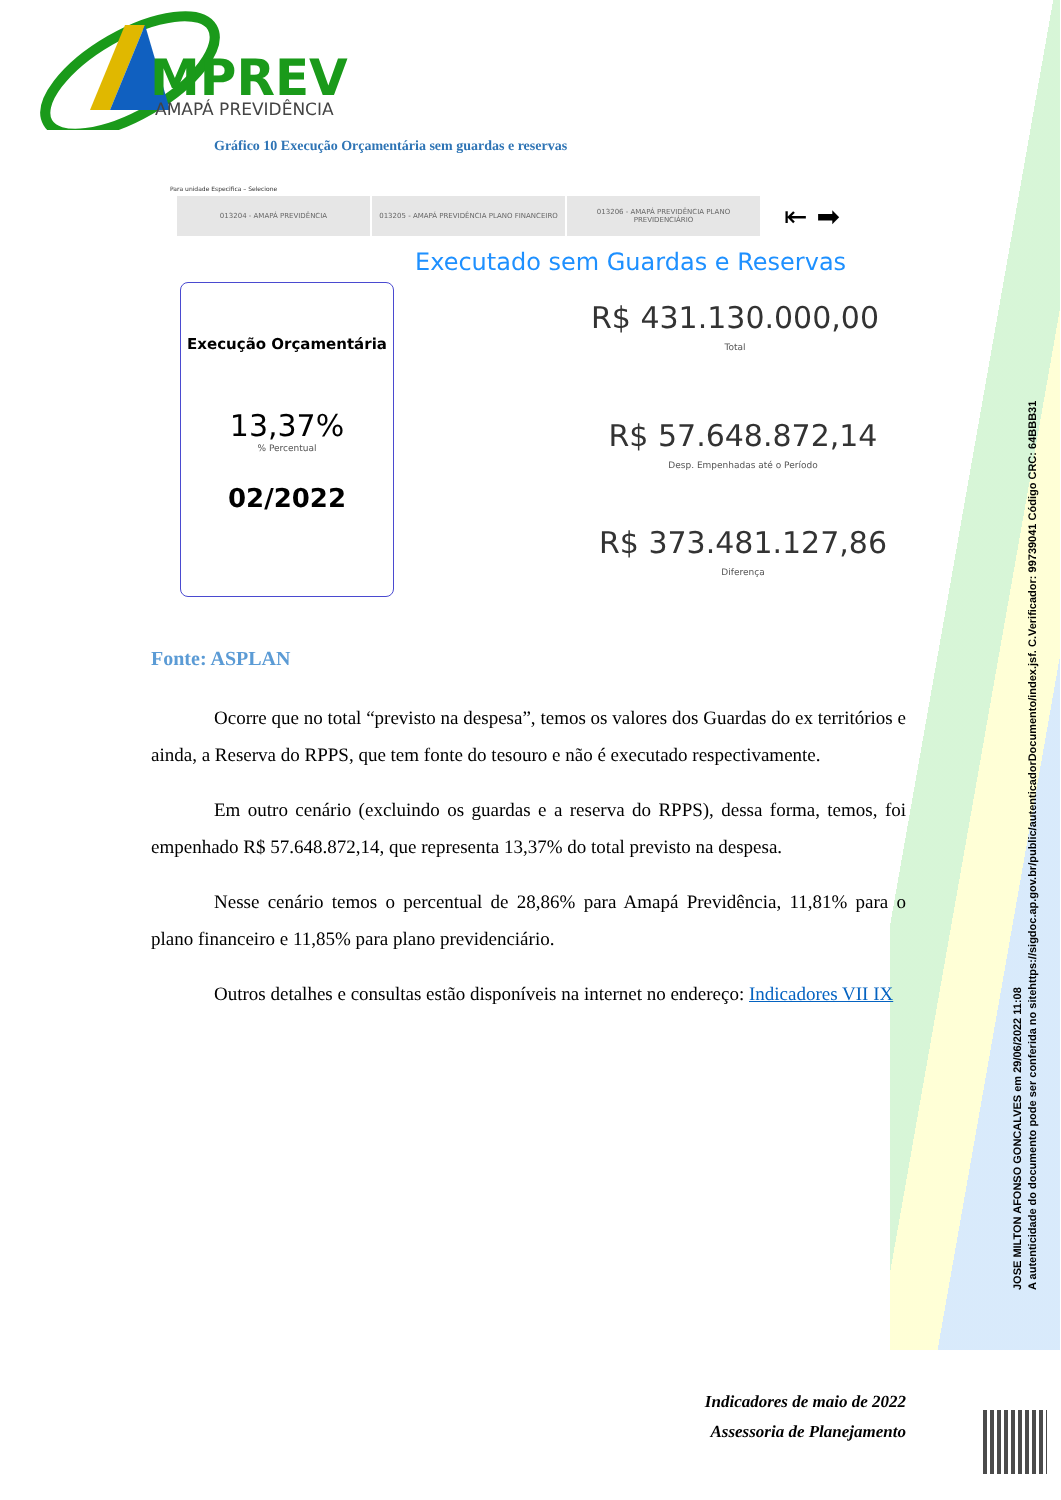MPREV
AMAPÁ PREVIDÊNCIA
Gráfico 10 Execução Orçamentária sem guardas e reservas
Para unidade Especifica – Selecione
013204 - AMAPÁ PREVIDÊNCIA 013205 - AMAPÁ PREVIDÊNCIA PLANO FINANCEIRO 013206 - AMAPÁ PREVIDÊNCIA PLANO PREVIDENCIÁRIO
⇤ ➡
Executado sem Guardas e Reservas
Execução Orçamentária
13,37%
% Percentual
02/2022
R$ 431.130.000,00
Total
R$ 57.648.872,14
Desp. Empenhadas até o Período
R$ 373.481.127,86
Diferença
Fonte: ASPLAN
Ocorre que no total “previsto na despesa”, temos os valores dos Guardas do ex territórios e ainda, a Reserva do RPPS, que tem fonte do tesouro e não é executado respectivamente.
Em outro cenário (excluindo os guardas e a reserva do RPPS), dessa forma, temos, foi empenhado R$ 57.648.872,14, que representa 13,37% do total previsto na despesa.
Nesse cenário temos o percentual de 28,86% para Amapá Previdência, 11,81% para o plano financeiro e 11,85% para plano previdenciário.
Outros detalhes e consultas estão disponíveis na internet no endereço: Indicadores VII IX
Indicadores de maio de 2022
Assessoria de Planejamento
JOSE MILTON AFONSO GONCALVES em 29/06/2022 11:08
A autenticidade do documento pode ser conferida no sitehttps://sigdoc.ap.gov.br/public/autenticadorDocumento/index.jsf. C.Verificador: 99739041 Código CRC: 64BBB31